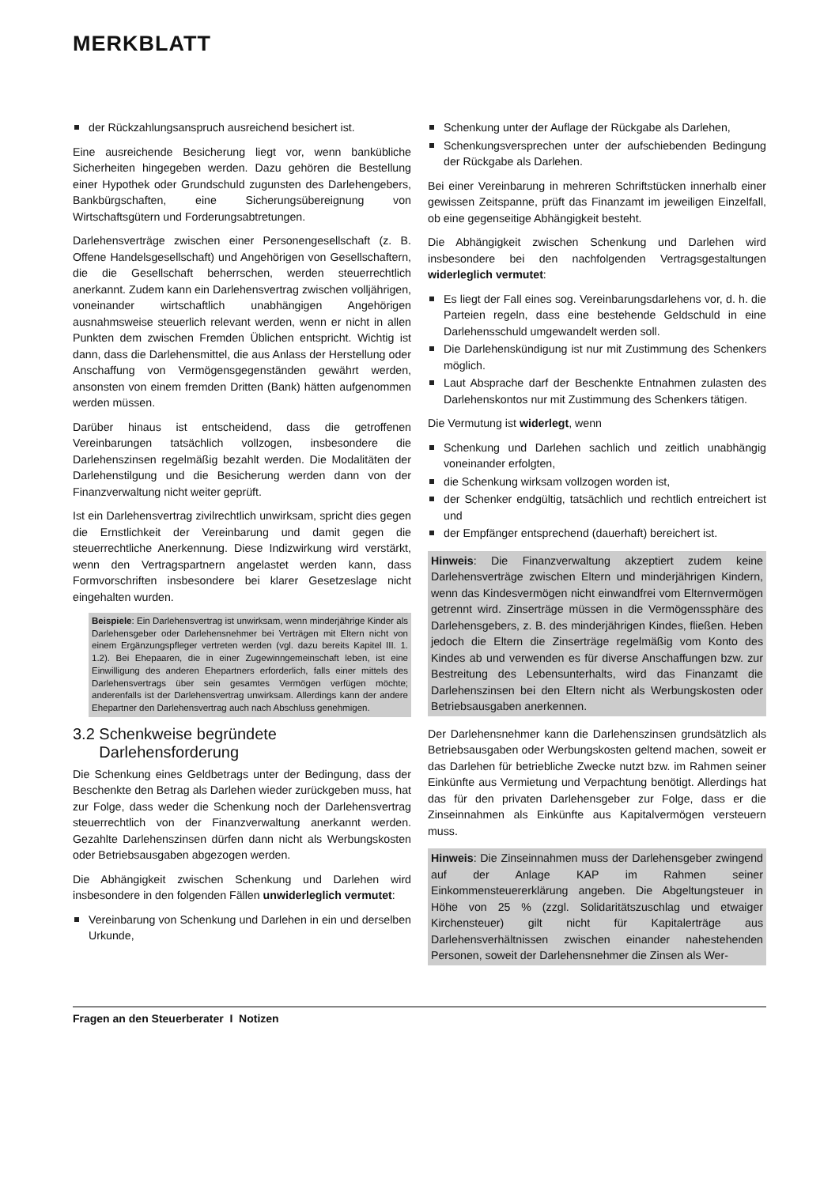MERKBLATT
der Rückzahlungsanspruch ausreichend besichert ist.
Eine ausreichende Besicherung liegt vor, wenn bankübliche Sicherheiten hingegeben werden. Dazu gehören die Bestellung einer Hypothek oder Grundschuld zugunsten des Darlehengebers, Bankbürgschaften, eine Sicherungsübereignung von Wirtschaftsgütern und Forderungsabtretungen.
Darlehensverträge zwischen einer Personengesellschaft (z. B. Offene Handelsgesellschaft) und Angehörigen von Gesellschaftern, die die Gesellschaft beherrschen, werden steuerrechtlich anerkannt. Zudem kann ein Darlehensvertrag zwischen volljährigen, voneinander wirtschaftlich unabhängigen Angehörigen ausnahmsweise steuerlich relevant werden, wenn er nicht in allen Punkten dem zwischen Fremden Üblichen entspricht. Wichtig ist dann, dass die Darlehensmittel, die aus Anlass der Herstellung oder Anschaffung von Vermögensgegenständen gewährt werden, ansonsten von einem fremden Dritten (Bank) hätten aufgenommen werden müssen.
Darüber hinaus ist entscheidend, dass die getroffenen Vereinbarungen tatsächlich vollzogen, insbesondere die Darlehenszinsen regelmäßig bezahlt werden. Die Modalitäten der Darlehenstilgung und die Besicherung werden dann von der Finanzverwaltung nicht weiter geprüft.
Ist ein Darlehensvertrag zivilrechtlich unwirksam, spricht dies gegen die Ernstlichkeit der Vereinbarung und damit gegen die steuerrechtliche Anerkennung. Diese Indizwirkung wird verstärkt, wenn den Vertragspartnern angelastet werden kann, dass Formvorschriften insbesondere bei klarer Gesetzeslage nicht eingehalten wurden.
Beispiele: Ein Darlehensvertrag ist unwirksam, wenn minderjährige Kinder als Darlehensgeber oder Darlehensnehmer bei Verträgen mit Eltern nicht von einem Ergänzungspfleger vertreten werden (vgl. dazu bereits Kapitel III. 1. 1.2). Bei Ehepaaren, die in einer Zugewinngemeinschaft leben, ist eine Einwilligung des anderen Ehepartners erforderlich, falls einer mittels des Darlehensvertrags über sein gesamtes Vermögen verfügen möchte; anderenfalls ist der Darlehensvertrag unwirksam. Allerdings kann der andere Ehepartner den Darlehensvertrag auch nach Abschluss genehmigen.
3.2 Schenkweise begründete
Darlehensforderung
Die Schenkung eines Geldbetrags unter der Bedingung, dass der Beschenkte den Betrag als Darlehen wieder zurückgeben muss, hat zur Folge, dass weder die Schenkung noch der Darlehensvertrag steuerrechtlich von der Finanzverwaltung anerkannt werden. Gezahlte Darlehenszinsen dürfen dann nicht als Werbungskosten oder Betriebsausgaben abgezogen werden.
Die Abhängigkeit zwischen Schenkung und Darlehen wird insbesondere in den folgenden Fällen unwiderleglich vermutet:
Vereinbarung von Schenkung und Darlehen in ein und derselben Urkunde,
Schenkung unter der Auflage der Rückgabe als Darlehen,
Schenkungsversprechen unter der aufschiebenden Bedingung der Rückgabe als Darlehen.
Bei einer Vereinbarung in mehreren Schriftstücken innerhalb einer gewissen Zeitspanne, prüft das Finanzamt im jeweiligen Einzelfall, ob eine gegenseitige Abhängigkeit besteht.
Die Abhängigkeit zwischen Schenkung und Darlehen wird insbesondere bei den nachfolgenden Vertragsgestaltungen widerleglich vermutet:
Es liegt der Fall eines sog. Vereinbarungsdarlehens vor, d. h. die Parteien regeln, dass eine bestehende Geldschuld in eine Darlehensschuld umgewandelt werden soll.
Die Darlehenskündigung ist nur mit Zustimmung des Schenkers möglich.
Laut Absprache darf der Beschenkte Entnahmen zulasten des Darlehenskontos nur mit Zustimmung des Schenkers tätigen.
Die Vermutung ist widerlegt, wenn
Schenkung und Darlehen sachlich und zeitlich unabhängig voneinander erfolgten,
die Schenkung wirksam vollzogen worden ist,
der Schenker endgültig, tatsächlich und rechtlich entreichert ist und
der Empfänger entsprechend (dauerhaft) bereichert ist.
Hinweis: Die Finanzverwaltung akzeptiert zudem keine Darlehensverträge zwischen Eltern und minderjährigen Kindern, wenn das Kindesvermögen nicht einwandfrei vom Elternvermögen getrennt wird. Zinserträge müssen in die Vermögenssphäre des Darlehensgebers, z. B. des minderjährigen Kindes, fließen. Heben jedoch die Eltern die Zinserträge regelmäßig vom Konto des Kindes ab und verwenden es für diverse Anschaffungen bzw. zur Bestreitung des Lebensunterhalts, wird das Finanzamt die Darlehenszinsen bei den Eltern nicht als Werbungskosten oder Betriebsausgaben anerkennen.
Der Darlehensnehmer kann die Darlehenszinsen grundsätzlich als Betriebsausgaben oder Werbungskosten geltend machen, soweit er das Darlehen für betriebliche Zwecke nutzt bzw. im Rahmen seiner Einkünfte aus Vermietung und Verpachtung benötigt. Allerdings hat das für den privaten Darlehensgeber zur Folge, dass er die Zinseinnahmen als Einkünfte aus Kapitalvermögen versteuern muss.
Hinweis: Die Zinseinnahmen muss der Darlehensgeber zwingend auf der Anlage KAP im Rahmen seiner Einkommensteuererklärung angeben. Die Abgeltungsteuer in Höhe von 25 % (zzgl. Solidaritätszuschlag und etwaiger Kirchensteuer) gilt nicht für Kapitalerträge aus Darlehensverhältnissen zwischen einander nahestehenden Personen, soweit der Darlehensnehmer die Zinsen als Wer-
Fragen an den Steuerberater I Notizen